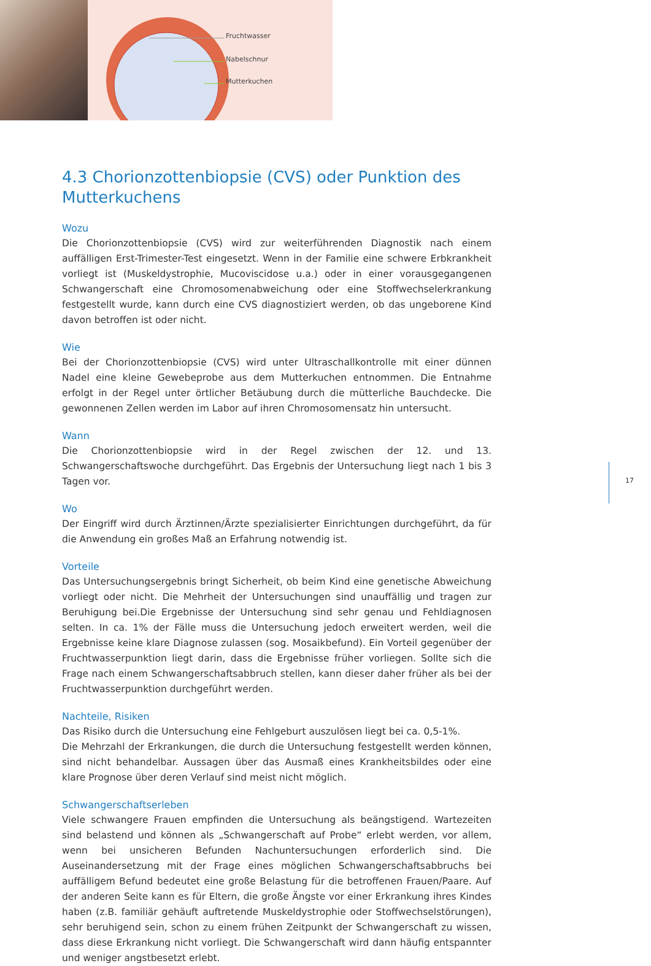Fruchtwasser
Nabelschnur
Mutterkuchen
4.3 Chorionzottenbiopsie (CVS) oder Punktion des Mutterkuchens
Wozu
Die Chorionzottenbiopsie (CVS) wird zur weiterführenden Diagnostik nach einem auffälligen Erst-Trimester-Test eingesetzt. Wenn in der Familie eine schwere Erbkrankheit vorliegt ist (Muskeldystrophie, Mucoviscidose u.a.) oder in einer vorausgegangenen Schwangerschaft eine Chromosomenabweichung oder eine Stoffwechselerkrankung festgestellt wurde, kann durch eine CVS diagnostiziert werden, ob das ungeborene Kind davon betroffen ist oder nicht.
Wie
Bei der Chorionzottenbiopsie (CVS) wird unter Ultraschallkontrolle mit einer dünnen Nadel eine kleine Gewebeprobe aus dem Mutterkuchen entnommen. Die Entnahme erfolgt in der Regel unter örtlicher Betäubung durch die mütterliche Bauchdecke. Die gewonnenen Zellen werden im Labor auf ihren Chromosomensatz hin untersucht.
Wann
Die Chorionzottenbiopsie wird in der Regel zwischen der 12. und 13. Schwangerschaftswoche durchgeführt. Das Ergebnis der Untersuchung liegt nach 1 bis 3 Tagen vor.
Wo
Der Eingriff wird durch Ärztinnen/Ärzte spezialisierter Einrichtungen durchgeführt, da für die Anwendung ein großes Maß an Erfahrung notwendig ist.
Vorteile
Das Untersuchungsergebnis bringt Sicherheit, ob beim Kind eine genetische Abweichung vorliegt oder nicht. Die Mehrheit der Untersuchungen sind unauffällig und tragen zur Beruhigung bei.Die Ergebnisse der Untersuchung sind sehr genau und Fehldiagnosen selten. In ca. 1% der Fälle muss die Untersuchung jedoch erweitert werden, weil die Ergebnisse keine klare Diagnose zulassen (sog. Mosaikbefund). Ein Vorteil gegenüber der Fruchtwasserpunktion liegt darin, dass die Ergebnisse früher vorliegen. Sollte sich die Frage nach einem Schwangerschaftsabbruch stellen, kann dieser daher früher als bei der Fruchtwasserpunktion durchgeführt werden.
Nachteile, Risiken
Das Risiko durch die Untersuchung eine Fehlgeburt auszulösen liegt bei ca. 0,5-1%.
Die Mehrzahl der Erkrankungen, die durch die Untersuchung festgestellt werden können, sind nicht behandelbar. Aussagen über das Ausmaß eines Krankheitsbildes oder eine klare Prognose über deren Verlauf sind meist nicht möglich.
Schwangerschaftserleben
Viele schwangere Frauen empfinden die Untersuchung als beängstigend. Wartezeiten sind belastend und können als „Schwangerschaft auf Probe“ erlebt werden, vor allem, wenn bei unsicheren Befunden Nachuntersuchungen erforderlich sind. Die Auseinandersetzung mit der Frage eines möglichen Schwangerschaftsabbruchs bei auffälligem Befund bedeutet eine große Belastung für die betroffenen Frauen/Paare. Auf der anderen Seite kann es für Eltern, die große Ängste vor einer Erkrankung ihres Kindes haben (z.B. familiär gehäuft auftretende Muskeldystrophie oder Stoffwechselstörungen), sehr beruhigend sein, schon zu einem frühen Zeitpunkt der Schwangerschaft zu wissen, dass diese Erkrankung nicht vorliegt. Die Schwangerschaft wird dann häufig entspannter und weniger angstbesetzt erlebt.
17